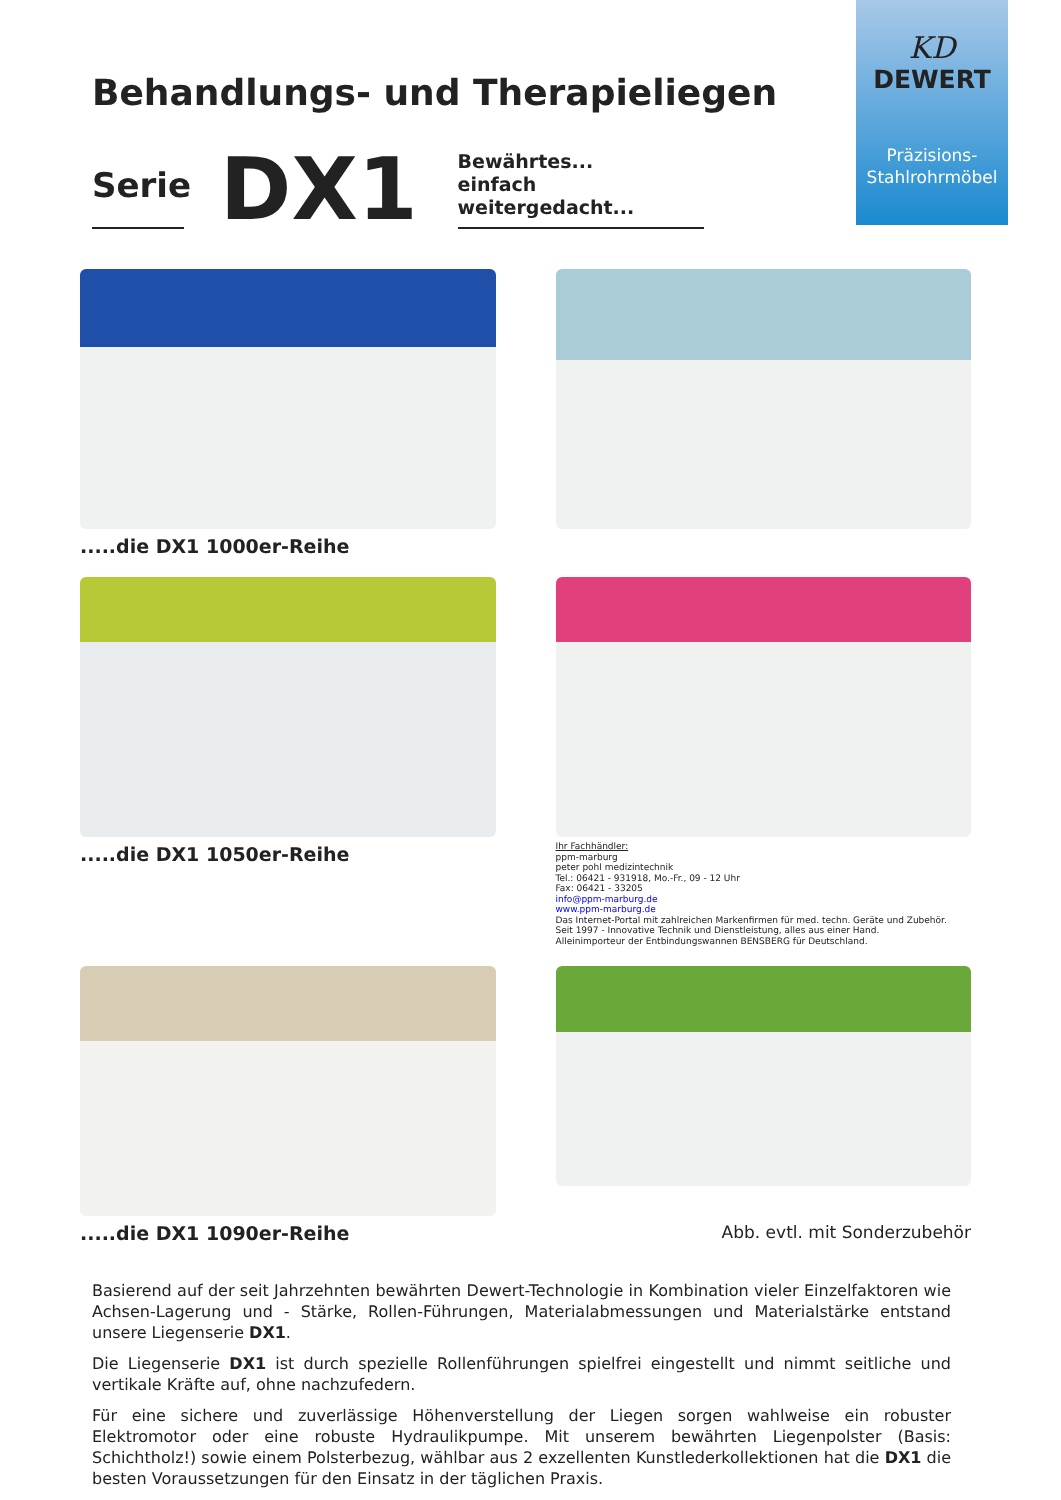KD
DEWERT
Präzisions-
Stahlrohrmöbel
Behandlungs- und Therapieliegen
Serie
DX1
Bewährtes...
einfach weitergedacht...
.....die DX1 1000er-Reihe
.....die DX1 1050er-Reihe
Ihr Fachhändler:
ppm-marburg
peter pohl medizintechnik
Tel.: 06421 - 931918, Mo.-Fr., 09 - 12 Uhr
Fax: 06421 - 33205
info@ppm-marburg.de
www.ppm-marburg.de
Das Internet-Portal mit zahlreichen Markenfirmen für med. techn. Geräte und Zubehör.
Seit 1997 - Innovative Technik und Dienstleistung, alles aus einer Hand.
Alleinimporteur der Entbindungswannen BENSBERG für Deutschland.
.....die DX1 1090er-Reihe
Abb. evtl. mit Sonderzubehör
Basierend auf der seit Jahrzehnten bewährten Dewert-Technologie in Kombination vieler Einzelfaktoren wie Achsen-Lagerung und - Stärke, Rollen-Führungen, Materialabmessungen und Materialstärke entstand unsere Liegenserie DX1.
Die Liegenserie DX1 ist durch spezielle Rollenführungen spielfrei eingestellt und nimmt seitliche und vertikale Kräfte auf, ohne nachzufedern.
Für eine sichere und zuverlässige Höhenverstellung der Liegen sorgen wahlweise ein robuster Elektromotor oder eine robuste Hydraulikpumpe. Mit unserem bewährten Liegenpolster (Basis: Schichtholz!) sowie einem Polsterbezug, wählbar aus 2 exzellenten Kunstlederkollektionen hat die DX1 die besten Voraussetzungen für den Einsatz in der täglichen Praxis.